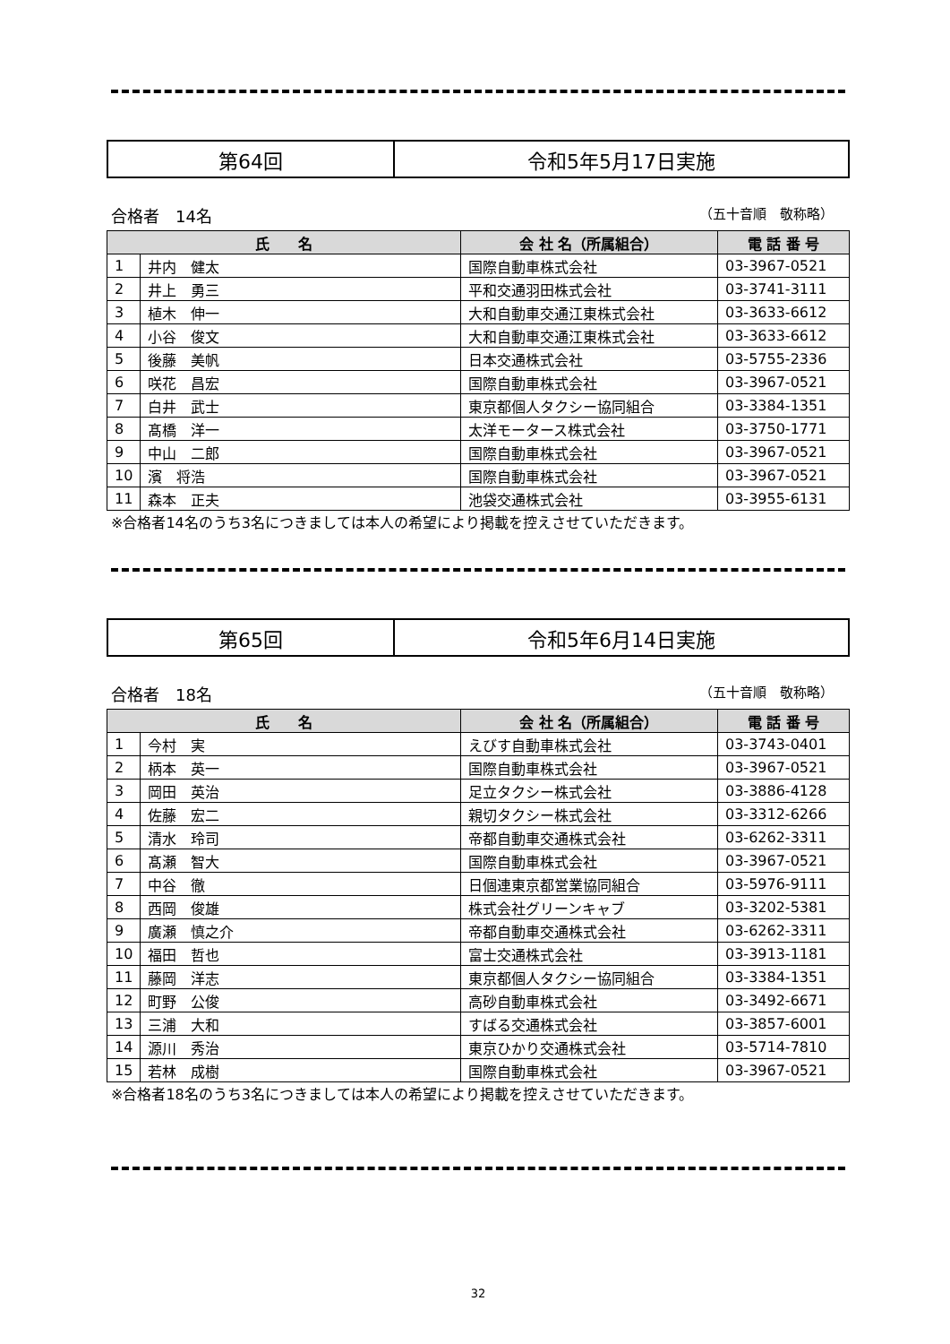| 第64回 | 令和5年5月17日実施 |
合格者　14名 （五十音順　敬称略）
| 氏 名 | | 会 社 名（所属組合） | 電 話 番 号 |
| --- | --- | --- | --- |
| 1 | 井内 健太 | 国際自動車株式会社 | 03-3967-0521 |
| 2 | 井上 勇三 | 平和交通羽田株式会社 | 03-3741-3111 |
| 3 | 植木 伸一 | 大和自動車交通江東株式会社 | 03-3633-6612 |
| 4 | 小谷 俊文 | 大和自動車交通江東株式会社 | 03-3633-6612 |
| 5 | 後藤 美帆 | 日本交通株式会社 | 03-5755-2336 |
| 6 | 咲花 昌宏 | 国際自動車株式会社 | 03-3967-0521 |
| 7 | 白井 武士 | 東京都個人タクシー協同組合 | 03-3384-1351 |
| 8 | 髙橋 洋一 | 太洋モータース株式会社 | 03-3750-1771 |
| 9 | 中山 二郎 | 国際自動車株式会社 | 03-3967-0521 |
| 10 | 濱 将浩 | 国際自動車株式会社 | 03-3967-0521 |
| 11 | 森本 正夫 | 池袋交通株式会社 | 03-3955-6131 |
※合格者14名のうち3名につきましては本人の希望により掲載を控えさせていただきます。
| 第65回 | 令和5年6月14日実施 |
合格者　18名 （五十音順　敬称略）
| 氏 名 | | 会 社 名（所属組合） | 電 話 番 号 |
| --- | --- | --- | --- |
| 1 | 今村 実 | えびす自動車株式会社 | 03-3743-0401 |
| 2 | 柄本 英一 | 国際自動車株式会社 | 03-3967-0521 |
| 3 | 岡田 英治 | 足立タクシー株式会社 | 03-3886-4128 |
| 4 | 佐藤 宏二 | 親切タクシー株式会社 | 03-3312-6266 |
| 5 | 清水 玲司 | 帝都自動車交通株式会社 | 03-6262-3311 |
| 6 | 髙瀬 智大 | 国際自動車株式会社 | 03-3967-0521 |
| 7 | 中谷 徹 | 日個連東京都営業協同組合 | 03-5976-9111 |
| 8 | 西岡 俊雄 | 株式会社グリーンキャブ | 03-3202-5381 |
| 9 | 廣瀬 慎之介 | 帝都自動車交通株式会社 | 03-6262-3311 |
| 10 | 福田 哲也 | 富士交通株式会社 | 03-3913-1181 |
| 11 | 藤岡 洋志 | 東京都個人タクシー協同組合 | 03-3384-1351 |
| 12 | 町野 公俊 | 高砂自動車株式会社 | 03-3492-6671 |
| 13 | 三浦 大和 | すばる交通株式会社 | 03-3857-6001 |
| 14 | 源川 秀治 | 東京ひかり交通株式会社 | 03-5714-7810 |
| 15 | 若林 成樹 | 国際自動車株式会社 | 03-3967-0521 |
※合格者18名のうち3名につきましては本人の希望により掲載を控えさせていただきます。
32